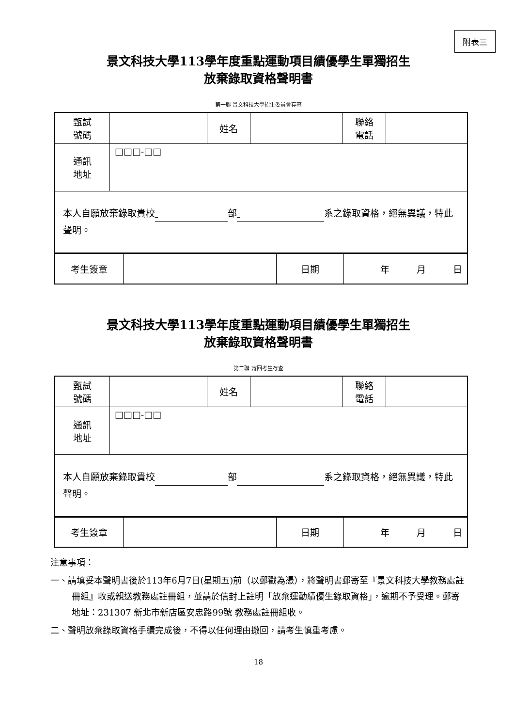附表三
景文科技大學113學年度重點運動項目績優學生單獨招生
放棄錄取資格聲明書
第一聯 景文科技大學招生委員會存查
| 甄試 號碼 | | 姓名 | | 聯絡 電話 | |
| 通訊 地址 | □□□-□□ | | | | |
| 本人自願放棄錄取貴校 部 系之錄取資格，絕無異議，特此聲明。 | | | | | |
| 考生簽章 | | 日期 | 年 月 日 |
景文科技大學113學年度重點運動項目績優學生單獨招生
放棄錄取資格聲明書
第二聯 寄回考生存查
| 甄試 號碼 | | 姓名 | | 聯絡 電話 | |
| 通訊 地址 | □□□-□□ | | | | |
| 本人自願放棄錄取貴校 部 系之錄取資格，絕無異議，特此聲明。 | | | | | |
| 考生簽章 | | 日期 | 年 月 日 |
注意事項：
一、請填妥本聲明書後於113年6月7日(星期五)前（以郵戳為憑），將聲明書郵寄至『景文科技大學教務處註冊組』收或親送教務處註冊組，並請於信封上註明「放棄運動績優生錄取資格」，逾期不予受理。郵寄地址：231307 新北市新店區安忠路99號 教務處註冊組收。
二、聲明放棄錄取資格手續完成後，不得以任何理由撤回，請考生慎重考慮。
18